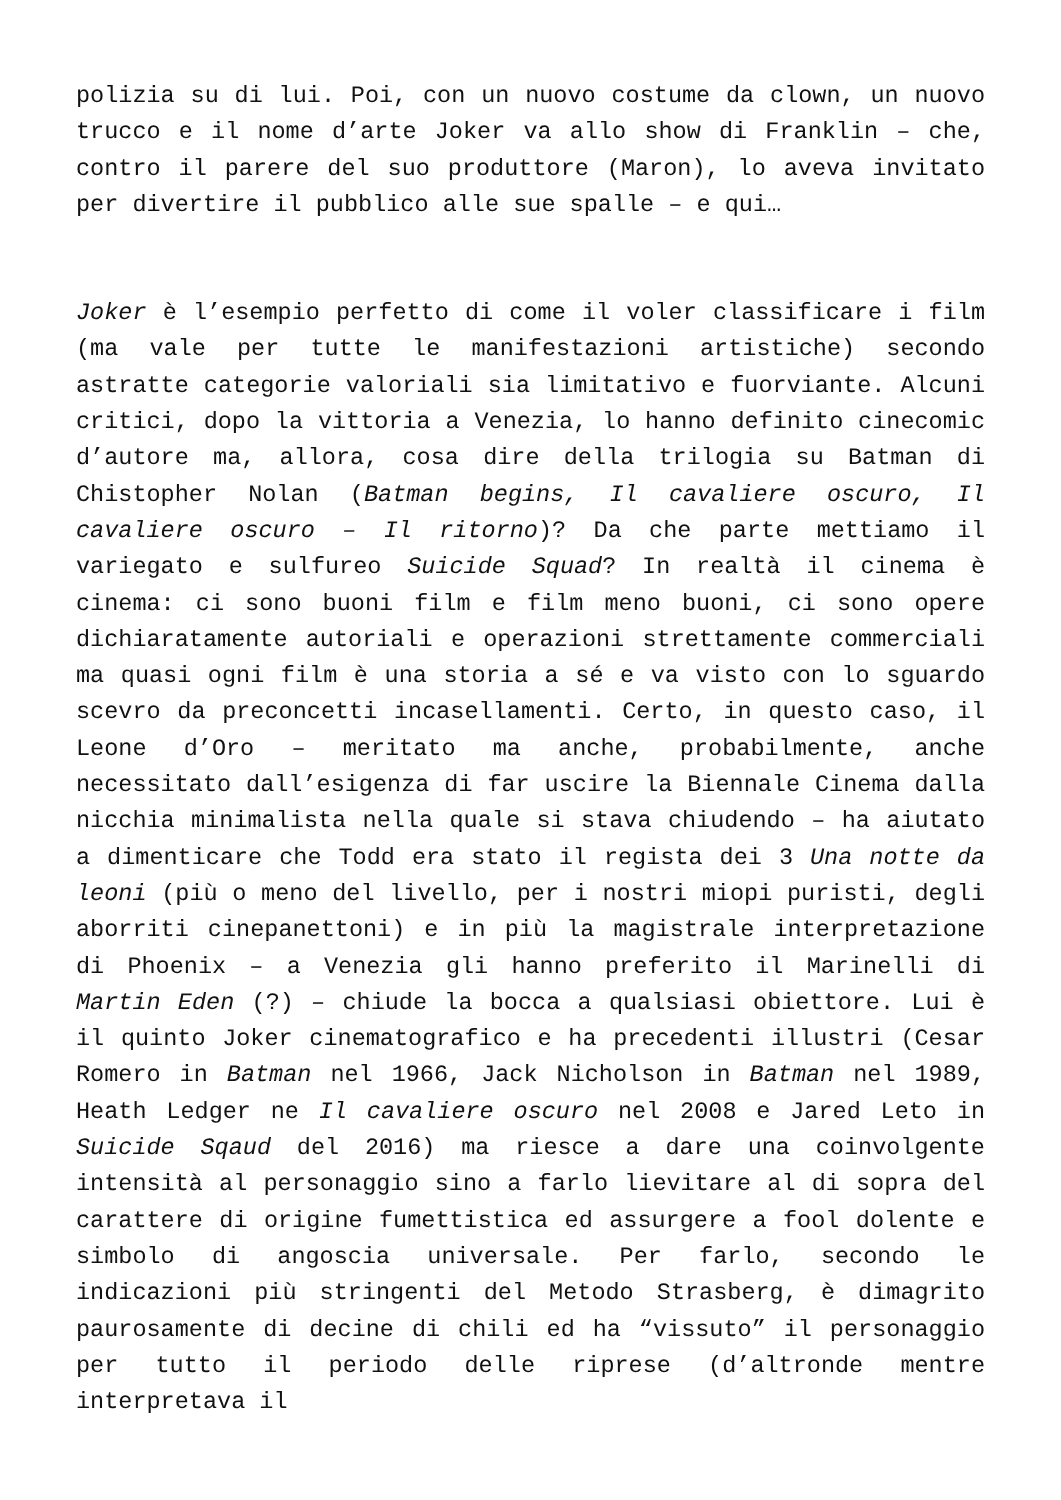polizia su di lui. Poi, con un nuovo costume da clown, un nuovo trucco e il nome d’arte Joker va allo show di Franklin – che, contro il parere del suo produttore (Maron), lo aveva invitato per divertire il pubblico alle sue spalle – e qui…
Joker è l’esempio perfetto di come il voler classificare i film (ma vale per tutte le manifestazioni artistiche) secondo astratte categorie valoriali sia limitativo e fuorviante. Alcuni critici, dopo la vittoria a Venezia, lo hanno definito cinecomic d’autore ma, allora, cosa dire della trilogia su Batman di Chistopher Nolan (Batman begins, Il cavaliere oscuro, Il cavaliere oscuro – Il ritorno)? Da che parte mettiamo il variegato e sulfureo Suicide Squad? In realtà il cinema è cinema: ci sono buoni film e film meno buoni, ci sono opere dichiaratamente autoriali e operazioni strettamente commerciali ma quasi ogni film è una storia a sé e va visto con lo sguardo scevro da preconcetti incasellamenti. Certo, in questo caso, il Leone d’Oro – meritato ma anche, probabilmente, anche necessitato dall’esigenza di far uscire la Biennale Cinema dalla nicchia minimalista nella quale si stava chiudendo – ha aiutato a dimenticare che Todd era stato il regista dei 3 Una notte da leoni (più o meno del livello, per i nostri miopi puristi, degli aborriti cinepanettoni) e in più la magistrale interpretazione di Phoenix – a Venezia gli hanno preferito il Marinelli di Martin Eden (?) – chiude la bocca a qualsiasi obiettore. Lui è il quinto Joker cinematografico e ha precedenti illustri (Cesar Romero in Batman nel 1966, Jack Nicholson in Batman nel 1989, Heath Ledger ne Il cavaliere oscuro nel 2008 e Jared Leto in Suicide Sqaud del 2016) ma riesce a dare una coinvolgente intensità al personaggio sino a farlo lievitare al di sopra del carattere di origine fumettistica ed assurgere a fool dolente e simbolo di angoscia universale. Per farlo, secondo le indicazioni più stringenti del Metodo Strasberg, è dimagrito paurosamente di decine di chili ed ha “vissuto” il personaggio per tutto il periodo delle riprese (d’altronde mentre interpretava il